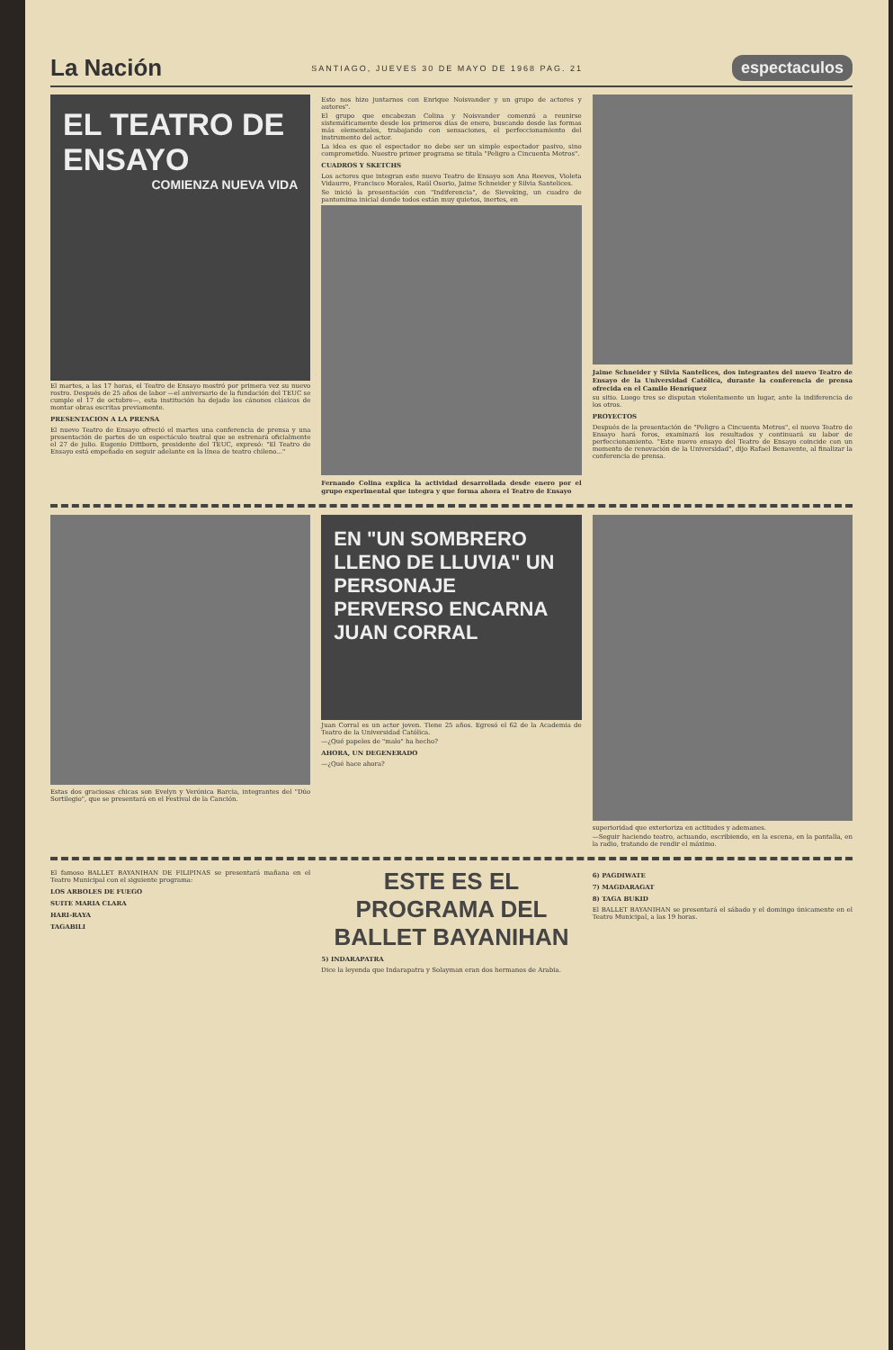La Nación
SANTIAGO, JUEVES 30 DE MAYO DE 1968 PAG. 21
espectaculos
EL TEATRO DE ENSAYO
COMIENZA NUEVA VIDA
El martes, a las 17 horas, el Teatro de Ensayo mostró por primera vez su nuevo rostro. Después de 25 años de labor —el aniversario de la fundación del TEUC se cumple el 17 de octubre—, esta institución ha dejado los cánones clásicos de montar obras escritas previamente.
PRESENTACION A LA PRENSA
El nuevo Teatro de Ensayo ofreció el martes una conferencia de prensa y una presentación de partes de un espectáculo teatral que se estrenará oficialmente el 27 de julio. Eugenio Dittborn, presidente del TEUC, expresó: "El Teatro de Ensayo está empeñado en seguir adelante en la línea de teatro chileno..."
Esto nos hizo juntarnos con Enrique Noisvander y un grupo de actores y autores".
El grupo que encabezan Colina y Noisvander comenzó a reunirse sistemáticamente desde los primeros días de enero, buscando desde las formas más elementales, trabajando con sensaciones, el perfeccionamiento del instrumento del actor.
La idea es que el espectador no debe ser un simple espectador pasivo, sino comprometido. Nuestro primer programa se titula "Peligro a Cincuenta Metros".
CUADROS Y SKETCHS
Los actores que integran este nuevo Teatro de Ensayo son Ana Reeves, Violeta Vidaurre, Francisco Morales, Raúl Osorio, Jaime Schneider y Silvia Santelices.
Se inició la presentación con "Indiferencia", de Sieveking, un cuadro de pantomima inicial donde todos están muy quietos, inertes, en
Fernando Colina explica la actividad desarrollada desde enero por el grupo experimental que integra y que forma ahora el Teatro de Ensayo
Jaime Schneider y Silvia Santelices, dos integrantes del nuevo Teatro de Ensayo de la Universidad Católica, durante la conferencia de prensa ofrecida en el Camilo Henríquez
su sitio. Luego tres se disputan violentamente un lugar, ante la indiferencia de los otros.
PROYECTOS
Después de la presentación de "Peligro a Cincuenta Metros", el nuevo Teatro de Ensayo hará foros, examinará los resultados y continuará su labor de perfeccionamiento. "Este nuevo ensayo del Teatro de Ensayo coincide con un momento de renovación de la Universidad", dijo Rafael Benavente, al finalizar la conferencia de prensa.
Estas dos graciosas chicas son Evelyn y Verónica Barcia, integrantes del "Dúo Sortilegio", que se presentará en el Festival de la Canción.
EN "UN SOMBRERO LLENO DE LLUVIA" UN PERSONAJE PERVERSO ENCARNA JUAN CORRAL
Juan Corral es un actor joven. Tiene 25 años. Egresó el 62 de la Academia de Teatro de la Universidad Católica.
—¿Qué papeles de "malo" ha hecho?
AHORA, UN DEGENERADO
—¿Qué hace ahora?
superioridad que exterioriza en actitudes y ademanes.
—Seguir haciendo teatro, actuando, escribiendo, en la escena, en la pantalla, en la radio, tratando de rendir el máximo.
El famoso BALLET BAYANIHAN DE FILIPINAS se presentará mañana en el Teatro Municipal con el siguiente programa:
LOS ARBOLES DE FUEGO
SUITE MARIA CLARA
HARI-RAYA
TAGABILI
ESTE ES EL PROGRAMA DEL BALLET BAYANIHAN
5) INDARAPATRA
Dice la leyenda que Indarapatra y Solayman eran dos hermanos de Arabia.
6) PAGDIWATE
7) MAGDARAGAT
8) TAGA BUKID
El BALLET BAYANIHAN se presentará el sábado y el domingo únicamente en el Teatro Municipal, a las 19 horas.